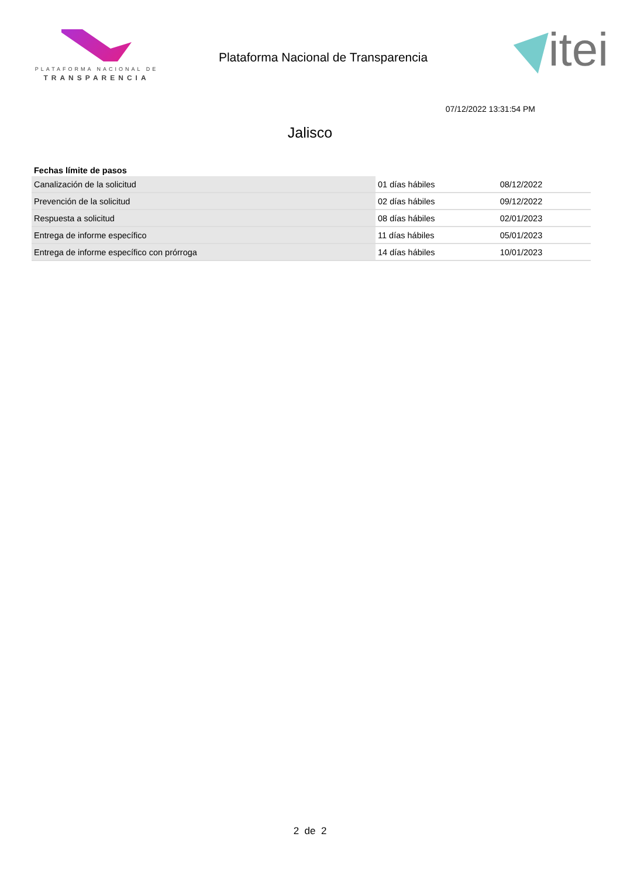PLATAFORMA NACIONAL DE
TRANSPARENCIA
Plataforma Nacional de Transparencia
itei
07/12/2022 13:31:54 PM
Jalisco
| Fechas límite de pasos | | |
| --- | --- | --- |
| Canalización de la solicitud | 01 días hábiles | 08/12/2022 |
| Prevención de la solicitud | 02 días hábiles | 09/12/2022 |
| Respuesta a solicitud | 08 días hábiles | 02/01/2023 |
| Entrega de informe específico | 11 días hábiles | 05/01/2023 |
| Entrega de informe específico con prórroga | 14 días hábiles | 10/01/2023 |
2 de 2